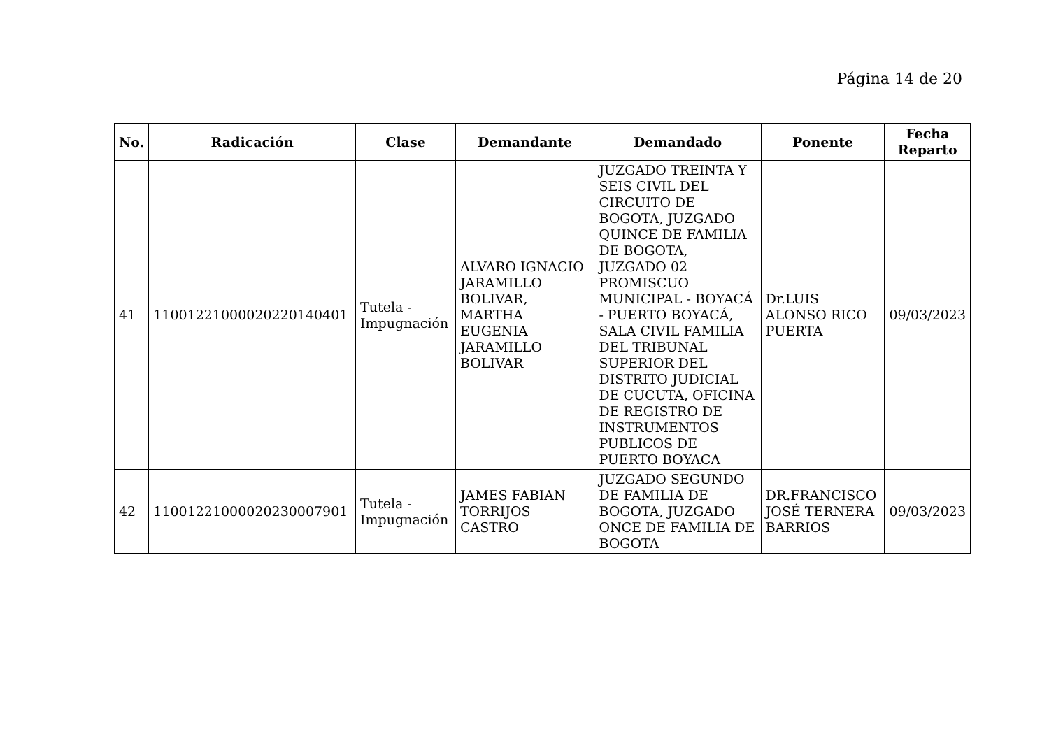Página 14 de 20
| No. | Radicación | Clase | Demandante | Demandado | Ponente | Fecha Reparto |
| --- | --- | --- | --- | --- | --- | --- |
| 41 | 11001221000020220140401 | Tutela - Impugnación | ALVARO IGNACIO JARAMILLO BOLIVAR, MARTHA EUGENIA JARAMILLO BOLIVAR | JUZGADO TREINTA Y SEIS CIVIL DEL CIRCUITO DE BOGOTA, JUZGADO QUINCE DE FAMILIA DE BOGOTA, JUZGADO 02 PROMISCUO MUNICIPAL - BOYACÁ - PUERTO BOYACÁ, SALA CIVIL FAMILIA DEL TRIBUNAL SUPERIOR DEL DISTRITO JUDICIAL DE CUCUTA, OFICINA DE REGISTRO DE INSTRUMENTOS PUBLICOS DE PUERTO BOYACA | Dr.LUIS ALONSO RICO PUERTA | 09/03/2023 |
| 42 | 11001221000020230007901 | Tutela - Impugnación | JAMES FABIAN TORRIJOS CASTRO | JUZGADO SEGUNDO DE FAMILIA DE BOGOTA, JUZGADO ONCE DE FAMILIA DE BOGOTA | DR.FRANCISCO JOSÉ TERNERA BARRIOS | 09/03/2023 |